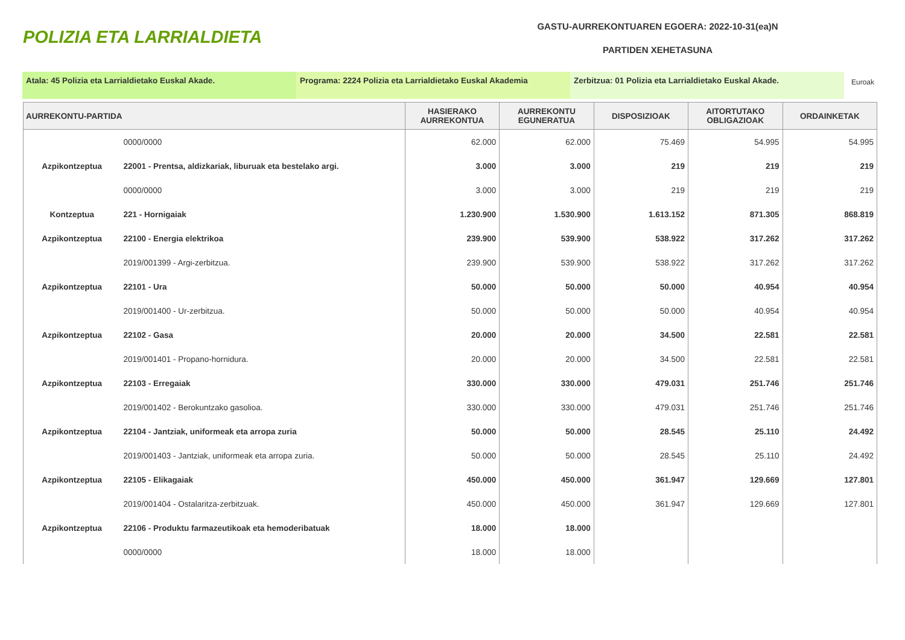POLIZIA ETA LARRIALDIETA
GASTU-AURREKONTUAREN EGOERA: 2022-10-31(ea)N
PARTIDEN XEHETASUNA
Atala: 45 Polizia eta Larrialdietako Euskal Akade. Programa: 2224 Polizia eta Larrialdietako Euskal Akademia
Zerbitzua: 01 Polizia eta Larrialdietako Euskal Akade.
Euroak
| AURREKONTU-PARTIDA | | HASIERAKO AURREKONTUA | AURREKONTU EGUNERATUA | DISPOSIZIOAK | AITORTUTAKO OBLIGAZIOAK | ORDAINKETAK |
| --- | --- | --- | --- | --- | --- | --- |
| | 0000/0000 | 62.000 | 62.000 | 75.469 | 54.995 | 54.995 |
| Azpikontzeptua | 22001 - Prentsa, aldizkariak, liburuak eta bestelako argi. | 3.000 | 3.000 | 219 | 219 | 219 |
| | 0000/0000 | 3.000 | 3.000 | 219 | 219 | 219 |
| Kontzeptua | 221 - Hornigaiak | 1.230.900 | 1.530.900 | 1.613.152 | 871.305 | 868.819 |
| Azpikontzeptua | 22100 - Energia elektrikoa | 239.900 | 539.900 | 538.922 | 317.262 | 317.262 |
| | 2019/001399 - Argi-zerbitzua. | 239.900 | 539.900 | 538.922 | 317.262 | 317.262 |
| Azpikontzeptua | 22101 - Ura | 50.000 | 50.000 | 50.000 | 40.954 | 40.954 |
| | 2019/001400 - Ur-zerbitzua. | 50.000 | 50.000 | 50.000 | 40.954 | 40.954 |
| Azpikontzeptua | 22102 - Gasa | 20.000 | 20.000 | 34.500 | 22.581 | 22.581 |
| | 2019/001401 - Propano-hornidura. | 20.000 | 20.000 | 34.500 | 22.581 | 22.581 |
| Azpikontzeptua | 22103 - Erregaiak | 330.000 | 330.000 | 479.031 | 251.746 | 251.746 |
| | 2019/001402 - Berokuntzako gasolioa. | 330.000 | 330.000 | 479.031 | 251.746 | 251.746 |
| Azpikontzeptua | 22104 - Jantziak, uniformeak eta arropa zuria | 50.000 | 50.000 | 28.545 | 25.110 | 24.492 |
| | 2019/001403 - Jantziak, uniformeak eta arropa zuria. | 50.000 | 50.000 | 28.545 | 25.110 | 24.492 |
| Azpikontzeptua | 22105 - Elikagaiak | 450.000 | 450.000 | 361.947 | 129.669 | 127.801 |
| | 2019/001404 - Ostalaritza-zerbitzuak. | 450.000 | 450.000 | 361.947 | 129.669 | 127.801 |
| Azpikontzeptua | 22106 - Produktu farmazeutikoak eta hemoderibatuak | 18.000 | 18.000 | | | |
| | 0000/0000 | 18.000 | 18.000 | | | |